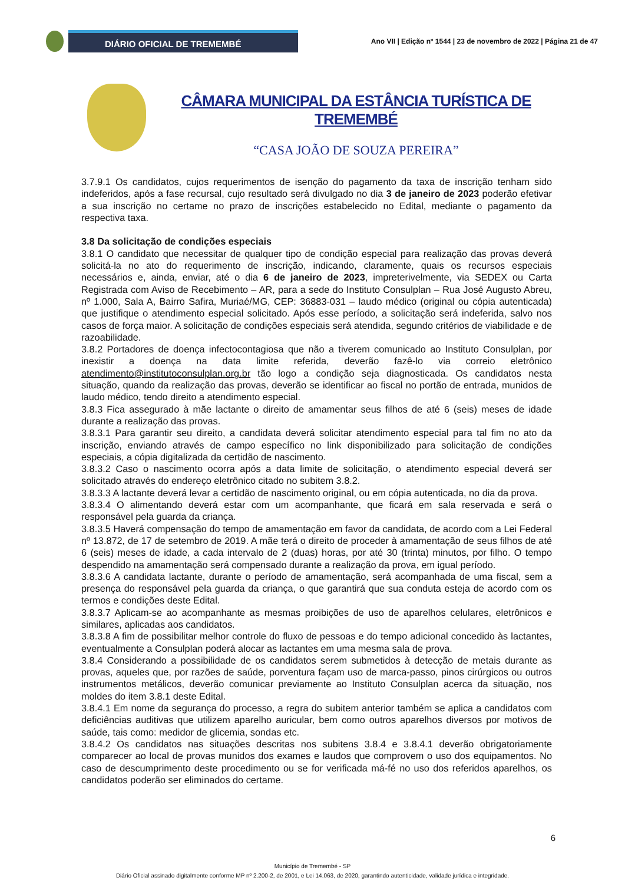DIÁRIO OFICIAL DE TREMEMBÉ
Ano VII | Edição nº 1544 | 23 de novembro de 2022 | Página 21 de 47
CÂMARA MUNICIPAL DA ESTÂNCIA TURÍSTICA DE TREMEMBÉ
“CASA JOÃO DE SOUZA PEREIRA”
3.7.9.1 Os candidatos, cujos requerimentos de isenção do pagamento da taxa de inscrição tenham sido indeferidos, após a fase recursal, cujo resultado será divulgado no dia 3 de janeiro de 2023 poderão efetivar a sua inscrição no certame no prazo de inscrições estabelecido no Edital, mediante o pagamento da respectiva taxa.
3.8 Da solicitação de condições especiais
3.8.1 O candidato que necessitar de qualquer tipo de condição especial para realização das provas deverá solicitá-la no ato do requerimento de inscrição, indicando, claramente, quais os recursos especiais necessários e, ainda, enviar, até o dia 6 de janeiro de 2023, impreterivelmente, via SEDEX ou Carta Registrada com Aviso de Recebimento – AR, para a sede do Instituto Consulplan – Rua José Augusto Abreu, nº 1.000, Sala A, Bairro Safira, Muriaé/MG, CEP: 36883-031 – laudo médico (original ou cópia autenticada) que justifique o atendimento especial solicitado. Após esse período, a solicitação será indeferida, salvo nos casos de força maior. A solicitação de condições especiais será atendida, segundo critérios de viabilidade e de razoabilidade.
3.8.2 Portadores de doença infectocontagiosa que não a tiverem comunicado ao Instituto Consulplan, por inexistir a doença na data limite referida, deverão fazê-lo via correio eletrônico atendimento@institutoconsulplan.org.br tão logo a condição seja diagnosticada. Os candidatos nesta situação, quando da realização das provas, deverão se identificar ao fiscal no portão de entrada, munidos de laudo médico, tendo direito a atendimento especial.
3.8.3 Fica assegurado à mãe lactante o direito de amamentar seus filhos de até 6 (seis) meses de idade durante a realização das provas.
3.8.3.1 Para garantir seu direito, a candidata deverá solicitar atendimento especial para tal fim no ato da inscrição, enviando através de campo específico no link disponibilizado para solicitação de condições especiais, a cópia digitalizada da certidão de nascimento.
3.8.3.2 Caso o nascimento ocorra após a data limite de solicitação, o atendimento especial deverá ser solicitado através do endereço eletrônico citado no subitem 3.8.2.
3.8.3.3 A lactante deverá levar a certidão de nascimento original, ou em cópia autenticada, no dia da prova.
3.8.3.4 O alimentando deverá estar com um acompanhante, que ficará em sala reservada e será o responsável pela guarda da criança.
3.8.3.5 Haverá compensação do tempo de amamentação em favor da candidata, de acordo com a Lei Federal nº 13.872, de 17 de setembro de 2019. A mãe terá o direito de proceder à amamentação de seus filhos de até 6 (seis) meses de idade, a cada intervalo de 2 (duas) horas, por até 30 (trinta) minutos, por filho. O tempo despendido na amamentação será compensado durante a realização da prova, em igual período.
3.8.3.6 A candidata lactante, durante o período de amamentação, será acompanhada de uma fiscal, sem a presença do responsável pela guarda da criança, o que garantirá que sua conduta esteja de acordo com os termos e condições deste Edital.
3.8.3.7 Aplicam-se ao acompanhante as mesmas proibições de uso de aparelhos celulares, eletrônicos e similares, aplicadas aos candidatos.
3.8.3.8 A fim de possibilitar melhor controle do fluxo de pessoas e do tempo adicional concedido às lactantes, eventualmente a Consulplan poderá alocar as lactantes em uma mesma sala de prova.
3.8.4 Considerando a possibilidade de os candidatos serem submetidos à detecção de metais durante as provas, aqueles que, por razões de saúde, porventura façam uso de marca-passo, pinos cirúrgicos ou outros instrumentos metálicos, deverão comunicar previamente ao Instituto Consulplan acerca da situação, nos moldes do item 3.8.1 deste Edital.
3.8.4.1 Em nome da segurança do processo, a regra do subitem anterior também se aplica a candidatos com deficiências auditivas que utilizem aparelho auricular, bem como outros aparelhos diversos por motivos de saúde, tais como: medidor de glicemia, sondas etc.
3.8.4.2 Os candidatos nas situações descritas nos subitens 3.8.4 e 3.8.4.1 deverão obrigatoriamente comparecer ao local de provas munidos dos exames e laudos que comprovem o uso dos equipamentos. No caso de descumprimento deste procedimento ou se for verificada má-fé no uso dos referidos aparelhos, os candidatos poderão ser eliminados do certame.
6
Município de Tremembé - SP
Diário Oficial assinado digitalmente conforme MP nº 2.200-2, de 2001, e Lei 14.063, de 2020, garantindo autenticidade, validade jurídica e integridade.